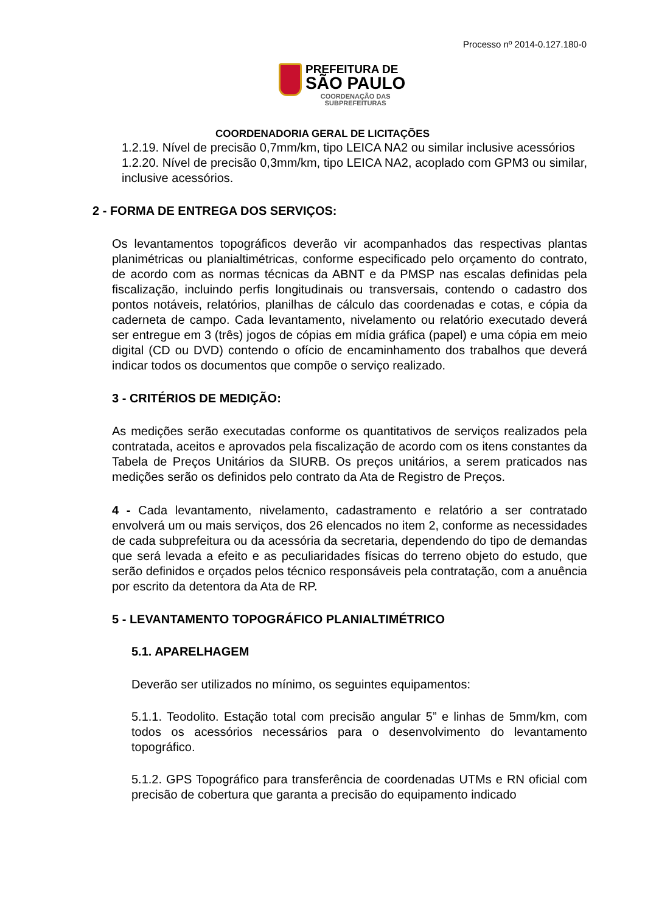Processo nº 2014-0.127.180-0
PREFEITURA DE
SÃO PAULO
COORDENAÇÃO DAS
SUBPREFEITURAS
COORDENADORIA GERAL DE LICITAÇÕES
1.2.19. Nível de precisão 0,7mm/km, tipo LEICA NA2 ou similar inclusive acessórios
1.2.20. Nível de precisão 0,3mm/km, tipo LEICA NA2, acoplado com GPM3 ou similar, inclusive acessórios.
2 - FORMA DE ENTREGA DOS SERVIÇOS:
Os levantamentos topográficos deverão vir acompanhados das respectivas plantas planimétricas ou planialtimétricas, conforme especificado pelo orçamento do contrato, de acordo com as normas técnicas da ABNT e da PMSP nas escalas definidas pela fiscalização, incluindo perfis longitudinais ou transversais, contendo o cadastro dos pontos notáveis, relatórios, planilhas de cálculo das coordenadas e cotas, e cópia da caderneta de campo. Cada levantamento, nivelamento ou relatório executado deverá ser entregue em 3 (três) jogos de cópias em mídia gráfica (papel) e uma cópia em meio digital (CD ou DVD) contendo o ofício de encaminhamento dos trabalhos que deverá indicar todos os documentos que compõe o serviço realizado.
3 - CRITÉRIOS DE MEDIÇÃO:
As medições serão executadas conforme os quantitativos de serviços realizados pela contratada, aceitos e aprovados pela fiscalização de acordo com os itens constantes da Tabela de Preços Unitários da SIURB. Os preços unitários, a serem praticados nas medições serão os definidos pelo contrato da Ata de Registro de Preços.
4 - Cada levantamento, nivelamento, cadastramento e relatório a ser contratado envolverá um ou mais serviços, dos 26 elencados no item 2, conforme as necessidades de cada subprefeitura ou da acessória da secretaria, dependendo do tipo de demandas que será levada a efeito e as peculiaridades físicas do terreno objeto do estudo, que serão definidos e orçados pelos técnico responsáveis pela contratação, com a anuência por escrito da detentora da Ata de RP.
5 - LEVANTAMENTO TOPOGRÁFICO PLANIALTIMÉTRICO
5.1. APARELHAGEM
Deverão ser utilizados no mínimo, os seguintes equipamentos:
5.1.1. Teodolito. Estação total com precisão angular 5” e linhas de 5mm/km, com todos os acessórios necessários para o desenvolvimento do levantamento topográfico.
5.1.2. GPS Topográfico para transferência de coordenadas UTMs e RN oficial com precisão de cobertura que garanta a precisão do equipamento indicado